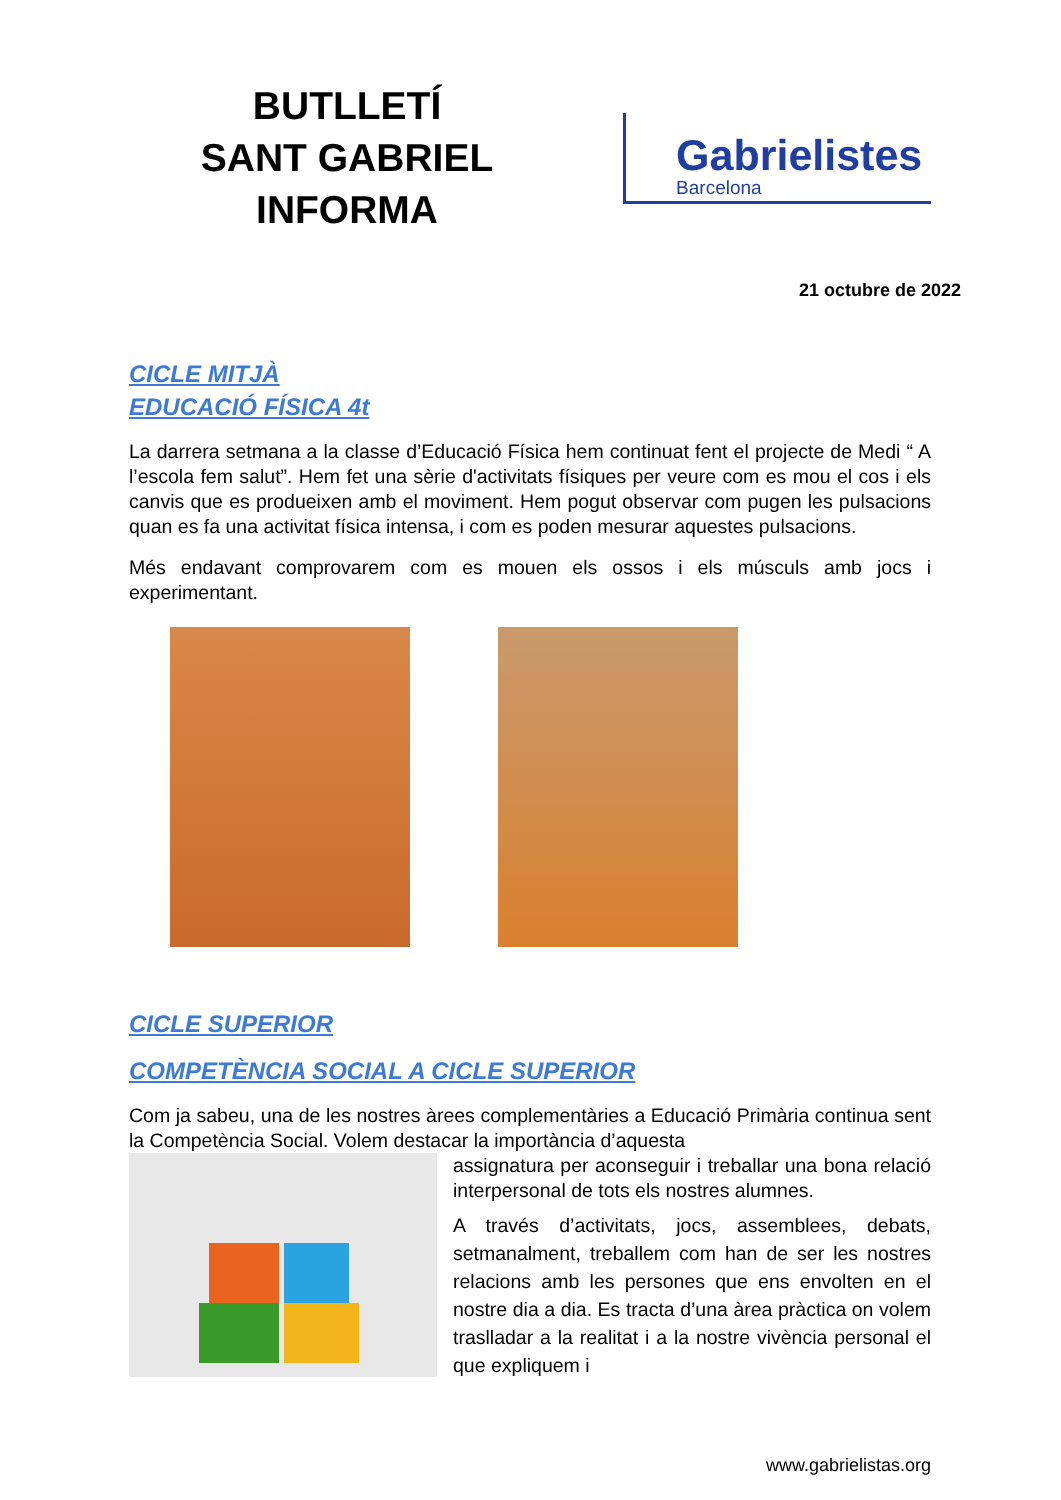BUTLLETÍ
SANT GABRIEL INFORMA
Gabrielistes
Barcelona
21 octubre de 2022
CICLE MITJÀ
EDUCACIÓ FÍSICA 4t
La darrera setmana a la classe d’Educació Física hem continuat fent el projecte de Medi “ A l’escola fem salut”. Hem fet una sèrie d'activitats físiques per veure com es mou el cos i els canvis que es produeixen amb el moviment. Hem pogut observar com pugen les pulsacions quan es fa una activitat física intensa, i com es poden mesurar aquestes pulsacions.
Més endavant comprovarem com es mouen els ossos i els músculs amb jocs i experimentant.
CICLE SUPERIOR
COMPETÈNCIA SOCIAL A CICLE SUPERIOR
Com ja sabeu, una de les nostres àrees complementàries a Educació Primària continua sent la Competència Social. Volem destacar la importància d’aquesta
assignatura per aconseguir i treballar una bona relació interpersonal de tots els nostres alumnes.
A través d’activitats, jocs, assemblees, debats, setmanalment, treballem com han de ser les nostres relacions amb les persones que ens envolten en el nostre dia a dia. Es tracta d’una àrea pràctica on volem traslladar a la realitat i a la nostre vivència personal el que expliquem i
www.gabrielistas.org